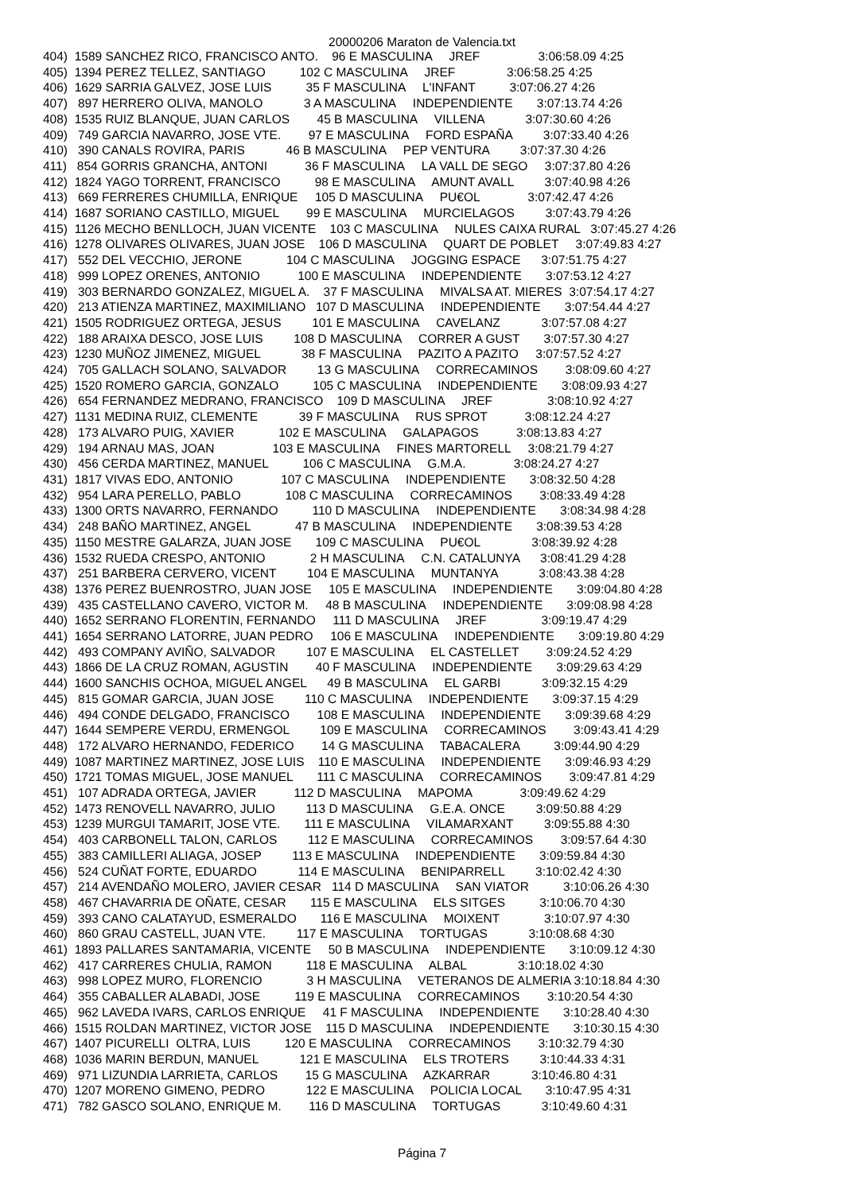20000206 Maraton de Valencia.txt
404)  1589 SANCHEZ RICO, FRANCISCO ANTO.    96 E MASCULINA     JREF                 3:06:58.09 4:25
405)  1394 PEREZ TELLEZ, SANTIAGO          102 C MASCULINA     JREF               3:06:58.25 4:25
406)  1629 SARRIA GALVEZ, JOSE LUIS          35 F MASCULINA     L'INFANT          3:07:06.27 4:26
407)   897 HERRERO OLIVA, MANOLO            3 A MASCULINA     INDEPENDIENTE       3:07:13.74 4:26
408)  1535 RUIZ BLANQUE, JUAN CARLOS        45 B MASCULINA     VILLENA            3:07:30.60 4:26
409)   749 GARCIA NAVARRO, JOSE VTE.        97 E MASCULINA     FORD ESPAÑA         3:07:33.40 4:26
410)   390 CANALS ROVIRA, PARIS            46 B MASCULINA     PEP VENTURA         3:07:37.30 4:26
411)   854 GORRIS GRANCHA, ANTONI           36 F MASCULINA     LA VALL DE SEGO     3:07:37.80 4:26
412)  1824 YAGO TORRENT, FRANCISCO          98 E MASCULINA     AMUNT AVALL         3:07:40.98 4:26
413)   669 FERRERES CHUMILLA, ENRIQUE     105 D MASCULINA     PU€OL              3:07:42.47 4:26
414)  1687 SORIANO CASTILLO, MIGUEL        99 E MASCULINA     MURCIELAGOS         3:07:43.79 4:26
415)  1126 MECHO BENLLOCH, JUAN VICENTE    103 C MASCULINA     NULES CAIXA RURAL   3:07:45.27 4:26
416)  1278 OLIVARES OLIVARES, JUAN JOSE    106 D MASCULINA     QUART DE POBLET     3:07:49.83 4:27
417)   552 DEL VECCHIO, JERONE             104 C MASCULINA     JOGGING ESPACE      3:07:51.75 4:27
418)   999 LOPEZ ORENES, ANTONIO           100 E MASCULINA     INDEPENDIENTE       3:07:53.12 4:27
419)   303 BERNARDO GONZALEZ, MIGUEL A.    37 F MASCULINA     MIVALSA AT. MIERES  3:07:54.17 4:27
420)   213 ATIENZA MARTINEZ, MAXIMILIANO   107 D MASCULINA     INDEPENDIENTE       3:07:54.44 4:27
421)  1505 RODRIGUEZ ORTEGA, JESUS         101 E MASCULINA     CAVELANZ            3:07:57.08 4:27
422)   188 ARAIXA DESCO, JOSE LUIS         108 D MASCULINA     CORRER A GUST       3:07:57.30 4:27
423)  1230 MUÑOZ JIMENEZ, MIGUEL            38 F MASCULINA     PAZITO A PAZITO     3:07:57.52 4:27
424)   705 GALLACH SOLANO, SALVADOR         13 G MASCULINA     CORRECAMINOS        3:08:09.60 4:27
425)  1520 ROMERO GARCIA, GONZALO          105 C MASCULINA     INDEPENDIENTE       3:08:09.93 4:27
426)   654 FERNANDEZ MEDRANO, FRANCISCO    109 D MASCULINA     JREF                3:08:10.92 4:27
427)  1131 MEDINA RUIZ, CLEMENTE            39 F MASCULINA     RUS SPROT           3:08:12.24 4:27
428)   173 ALVARO PUIG, XAVIER             102 E MASCULINA     GALAPAGOS           3:08:13.83 4:27
429)   194 ARNAU MAS, JOAN                 103 E MASCULINA     FINES MARTORELL     3:08:21.79 4:27
430)   456 CERDA MARTINEZ, MANUEL          106 C MASCULINA     G.M.A.              3:08:24.27 4:27
431)  1817 VIVAS EDO, ANTONIO              107 C MASCULINA     INDEPENDIENTE       3:08:32.50 4:28
432)   954 LARA PERELLO, PABLO             108 C MASCULINA     CORRECAMINOS        3:08:33.49 4:28
433)  1300 ORTS NAVARRO, FERNANDO          110 D MASCULINA     INDEPENDIENTE       3:08:34.98 4:28
434)   248 BAÑO MARTINEZ, ANGEL             47 B MASCULINA     INDEPENDIENTE       3:08:39.53 4:28
435)  1150 MESTRE GALARZA, JUAN JOSE       109 C MASCULINA     PU€OL               3:08:39.92 4:28
436)  1532 RUEDA CRESPO, ANTONIO             2 H MASCULINA     C.N. CATALUNYA      3:08:41.29 4:28
437)   251 BARBERA CERVERO, VICENT         104 E MASCULINA     MUNTANYA            3:08:43.38 4:28
438)  1376 PEREZ BUENROSTRO, JUAN JOSE     105 E MASCULINA     INDEPENDIENTE       3:09:04.80 4:28
439)   435 CASTELLANO CAVERO, VICTOR M.     48 B MASCULINA     INDEPENDIENTE       3:09:08.98 4:28
440)  1652 SERRANO FLORENTIN, FERNANDO     111 D MASCULINA     JREF                3:09:19.47 4:29
441)  1654 SERRANO LATORRE, JUAN PEDRO     106 E MASCULINA     INDEPENDIENTE       3:09:19.80 4:29
442)   493 COMPANY AVIÑO, SALVADOR         107 E MASCULINA     EL CASTELLET        3:09:24.52 4:29
443)  1866 DE LA CRUZ ROMAN, AGUSTIN        40 F MASCULINA     INDEPENDIENTE       3:09:29.63 4:29
444)  1600 SANCHIS OCHOA, MIGUEL ANGEL      49 B MASCULINA     EL GARBI            3:09:32.15 4:29
445)   815 GOMAR GARCIA, JUAN JOSE         110 C MASCULINA     INDEPENDIENTE       3:09:37.15 4:29
446)   494 CONDE DELGADO, FRANCISCO        108 E MASCULINA     INDEPENDIENTE       3:09:39.68 4:29
447)  1644 SEMPERE VERDU, ERMENGOL         109 E MASCULINA     CORRECAMINOS        3:09:43.41 4:29
448)   172 ALVARO HERNANDO, FEDERICO        14 G MASCULINA     TABACALERA          3:09:44.90 4:29
449)  1087 MARTINEZ MARTINEZ, JOSE LUIS    110 E MASCULINA     INDEPENDIENTE       3:09:46.93 4:29
450)  1721 TOMAS MIGUEL, JOSE MANUEL       111 C MASCULINA     CORRECAMINOS        3:09:47.81 4:29
451)   107 ADRADA ORTEGA, JAVIER           112 D MASCULINA     MAPOMA              3:09:49.62 4:29
452)  1473 RENOVELL NAVARRO, JULIO         113 D MASCULINA     G.E.A. ONCE         3:09:50.88 4:29
453)  1239 MURGUI TAMARIT, JOSE VTE.       111 E MASCULINA     VILAMARXANT         3:09:55.88 4:30
454)   403 CARBONELL TALON, CARLOS         112 E MASCULINA     CORRECAMINOS        3:09:57.64 4:30
455)   383 CAMILLERI ALIAGA, JOSEP         113 E MASCULINA     INDEPENDIENTE       3:09:59.84 4:30
456)   524 CUÑAT FORTE, EDUARDO            114 E MASCULINA     BENIPARRELL         3:10:02.42 4:30
457)   214 AVENDAÑO MOLERO, JAVIER CESAR   114 D MASCULINA     SAN VIATOR          3:10:06.26 4:30
458)   467 CHAVARRIA DE OÑATE, CESAR       115 E MASCULINA     ELS SITGES          3:10:06.70 4:30
459)   393 CANO CALATAYUD, ESMERALDO       116 E MASCULINA     MOIXENT             3:10:07.97 4:30
460)   860 GRAU CASTELL, JUAN VTE.         117 E MASCULINA     TORTUGAS            3:10:08.68 4:30
461)  1893 PALLARES SANTAMARIA, VICENTE     50 B MASCULINA     INDEPENDIENTE       3:10:09.12 4:30
462)   417 CARRERES CHULIA, RAMON          118 E MASCULINA     ALBAL               3:10:18.02 4:30
463)   998 LOPEZ MURO, FLORENCIO             3 H MASCULINA     VETERANOS DE ALMERIA 3:10:18.84 4:30
464)   355 CABALLER ALABADI, JOSE          119 E MASCULINA     CORRECAMINOS        3:10:20.54 4:30
465)   962 LAVEDA IVARS, CARLOS ENRIQUE     41 F MASCULINA     INDEPENDIENTE       3:10:28.40 4:30
466)  1515 ROLDAN MARTINEZ, VICTOR JOSE    115 D MASCULINA     INDEPENDIENTE       3:10:30.15 4:30
467)  1407 PICURELLI  OLTRA, LUIS          120 E MASCULINA     CORRECAMINOS        3:10:32.79 4:30
468)  1036 MARIN BERDUN, MANUEL            121 E MASCULINA     ELS TROTERS         3:10:44.33 4:31
469)   971 LIZUNDIA LARRIETA, CARLOS        15 G MASCULINA     AZKARRAR            3:10:46.80 4:31
470)  1207 MORENO GIMENO, PEDRO            122 E MASCULINA     POLICIA LOCAL       3:10:47.95 4:31
471)   782 GASCO SOLANO, ENRIQUE M.        116 D MASCULINA     TORTUGAS            3:10:49.60 4:31
Página 7